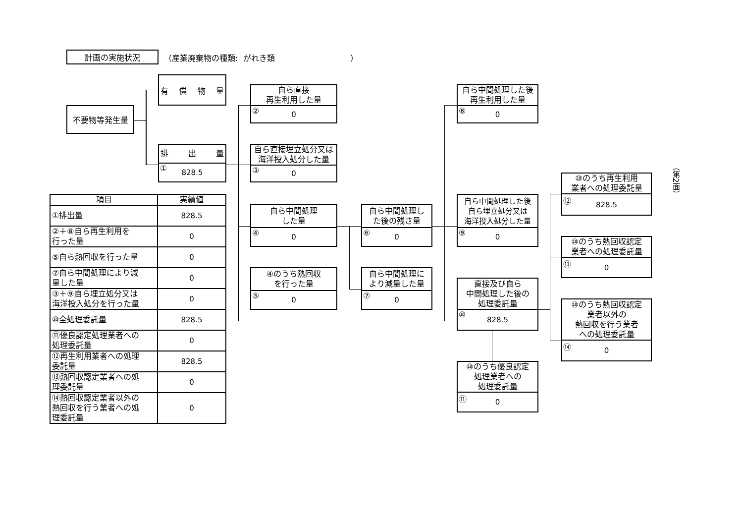計画の実施状況
（産業廃棄物の種類: がれき類 ）
不要物等発生量
有 償 物 量
排 出 量
① 828.5
自ら直接
再生利用した量
② 0
自ら直接埋立処分又は
海洋投入処分した量
③ 0
自ら中間処理
した量
④ 0
④のうち熱回収
を行った量
⑤ 0
自ら中間処理し
た後の残さ量
⑥ 0
自ら中間処理に
より減量した量
⑦ 0
自ら中間処理した後
再生利用した量
⑧ 0
自ら中間処理した後
自ら埋立処分又は
海洋投入処分した量
⑨ 0
直接及び自ら
中間処理した後の
処理委託量
⑩ 828.5
⑩のうち優良認定
処理業者への
処理委託量
⑪ 0
⑩のうち再生利用
業者への処理委託量
⑫ 828.5
⑩のうち熱回収認定
業者への処理委託量
⑬ 0
⑩のうち熱回収認定
業者以外の
熱回収を行う業者
への処理委託量
⑭ 0
（第2面）
| 項目 | 実績値 |
| --- | --- |
| ①排出量 | 828.5 |
| ②＋⑧自ら再生利用を 行った量 | 0 |
| ⑤自ら熱回収を行った量 | 0 |
| ⑦自ら中間処理により減 量した量 | 0 |
| ③＋⑨自ら埋立処分又は 海洋投入処分を行った量 | 0 |
| ⑩全処理委託量 | 828.5 |
| ⑪優良認定処理業者への 処理委託量 | 0 |
| ⑫再生利用業者への処理 委託量 | 828.5 |
| ⑬熱回収認定業者への処 理委託量 | 0 |
| ⑭熱回収認定業者以外の 熱回収を行う業者への処 理委託量 | 0 |